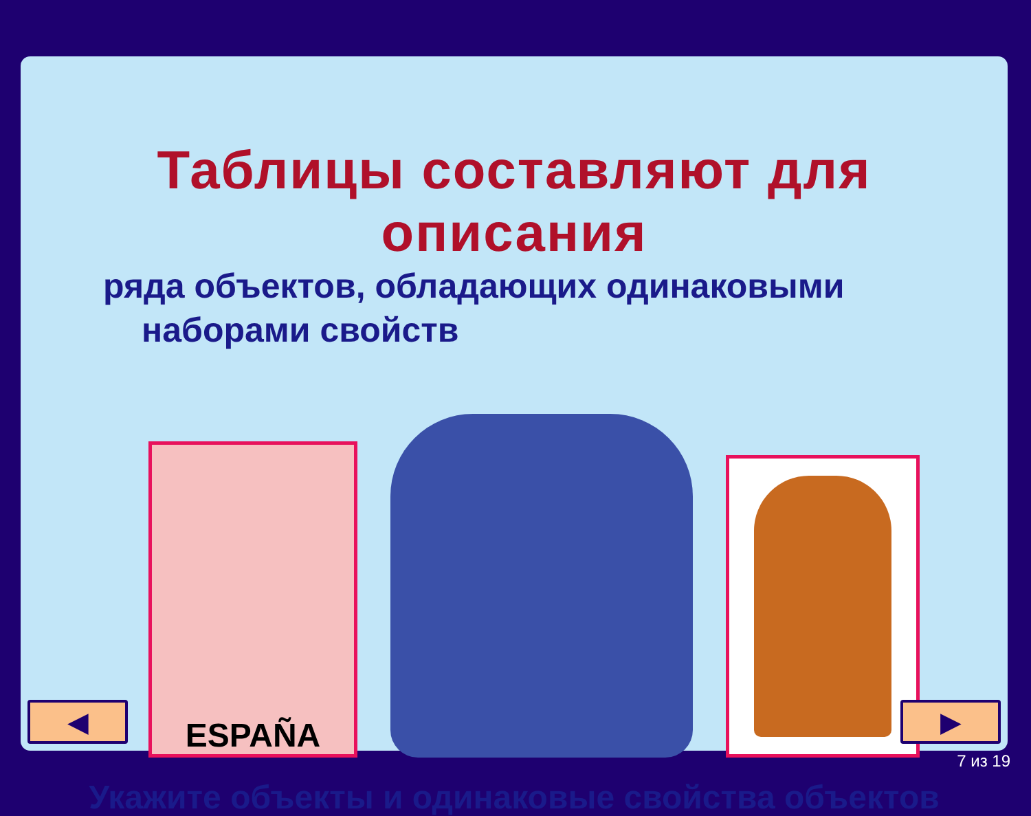Таблицы составляют для описания
ряда объектов, обладающих одинаковыми
наборами свойств
ESPAÑA
Укажите объекты и одинаковые свойства объектов
◀ ▶
7 из 19